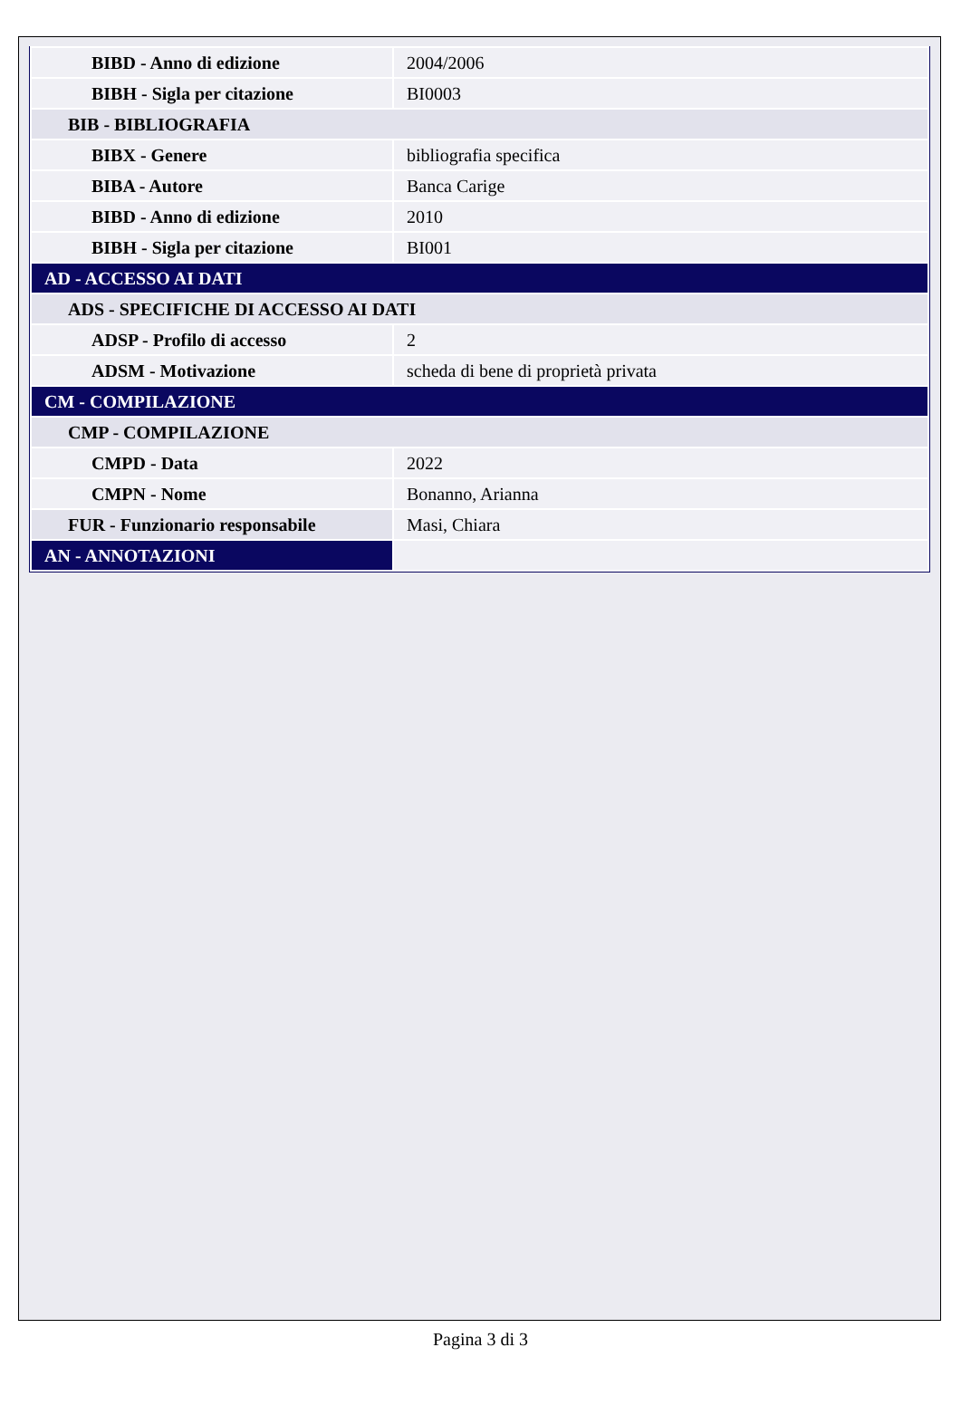| BIBD - Anno di edizione | 2004/2006 |
| BIBH - Sigla per citazione | BI0003 |
| BIB - BIBLIOGRAFIA | |
| BIBX - Genere | bibliografia specifica |
| BIBA - Autore | Banca Carige |
| BIBD - Anno di edizione | 2010 |
| BIBH - Sigla per citazione | BI001 |
| AD - ACCESSO AI DATI | |
| ADS - SPECIFICHE DI ACCESSO AI DATI | |
| ADSP - Profilo di accesso | 2 |
| ADSM - Motivazione | scheda di bene di proprietà privata |
| CM - COMPILAZIONE | |
| CMP - COMPILAZIONE | |
| CMPD - Data | 2022 |
| CMPN - Nome | Bonanno, Arianna |
| FUR - Funzionario responsabile | Masi, Chiara |
| AN - ANNOTAZIONI | |
Pagina 3 di 3